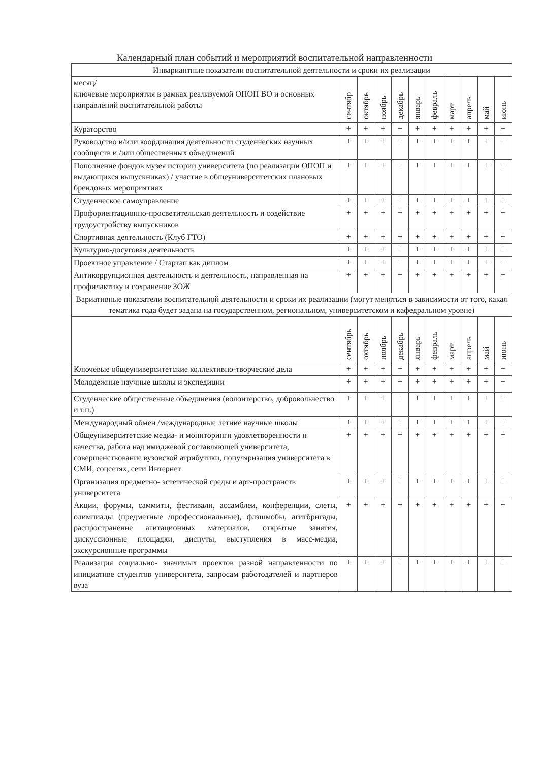Календарный план событий и мероприятий воспитательной направленности
| Инвариантные показатели воспитательной деятельности и сроки их реализации | | | | | | | | | | |
| --- | --- | --- | --- | --- | --- | --- | --- | --- | --- | --- |
| месяц/ ключевые мероприятия в рамках реализуемой ОПОП ВО и основных направлений воспитательной работы | сентябр | октябрь | ноябрь | декабрь | январь | февраль | март | апрель | май | июнь |
| Кураторство | + | + | + | + | + | + | + | + | + | + |
| Руководство и/или координация деятельности студенческих научных сообществ и /или общественных объединений | + | + | + | + | + | + | + | + | + | + |
| Пополнение фондов музея истории университета (по реализации ОПОП и выдающихся выпускниках) / участие в общеуниверситетских плановых брендовых мероприятиях | + | + | + | + | + | + | + | + | + | + |
| Студенческое самоуправление | + | + | + | + | + | + | + | + | + | + |
| Профориентационно-просветительская деятельность и содействие трудоустройству выпускников | + | + | + | + | + | + | + | + | + | + |
| Спортивная деятельность (Клуб ГТО) | + | + | + | + | + | + | + | + | + | + |
| Культурно-досуговая деятельность | + | + | + | + | + | + | + | + | + | + |
| Проектное управление / Стартап как диплом | + | + | + | + | + | + | + | + | + | + |
| Антикоррупционная деятельность и деятельность, направленная на профилактику и сохранение ЗОЖ | + | + | + | + | + | + | + | + | + | + |
| Вариативные показатели воспитательной деятельности и сроки их реализации (могут меняться в зависимости от того, какая тематика года будет задана на государственном, региональном, университетском и кафедральном уровне) | | | | | | | | | | |
| | сентябрь | октябрь | ноябрь | декабрь | январь | февраль | март | апрель | май | июнь |
| Ключевые общеуниверситетские коллективно-творческие дела | + | + | + | + | + | + | + | + | + | + |
| Молодежные научные школы и экспедиции | + | + | + | + | + | + | + | + | + | + |
| Студенческие общественные объединения (волонтерство, добровольчество и т.п.) | + | + | + | + | + | + | + | + | + | + |
| Международный обмен /международные летние научные школы | + | + | + | + | + | + | + | + | + | + |
| Общеуниверситетские медиа- и мониторинги удовлетворенности и качества, работа над имиджевой составляющей университета, совершенствование вузовской атрибутики, популяризация университета в СМИ, соцсетях, сети Интернет | + | + | + | + | + | + | + | + | + | + |
| Организация предметно- эстетической среды и арт-пространств университета | + | + | + | + | + | + | + | + | + | + |
| Акции, форумы, саммиты, фестивали, ассамблеи, конференции, слеты, олимпиады (предметные /профессиональные), флэшмобы, агитбригады, распространение агитационных материалов, открытые занятия, дискуссионные площадки, диспуты, выступления в масс-медиа, экскурсионные программы | + | + | + | + | + | + | + | + | + | + |
| Реализация социально- значимых проектов разной направленности по инициативе студентов университета, запросам работодателей и партнеров вуза | + | + | + | + | + | + | + | + | + | + |